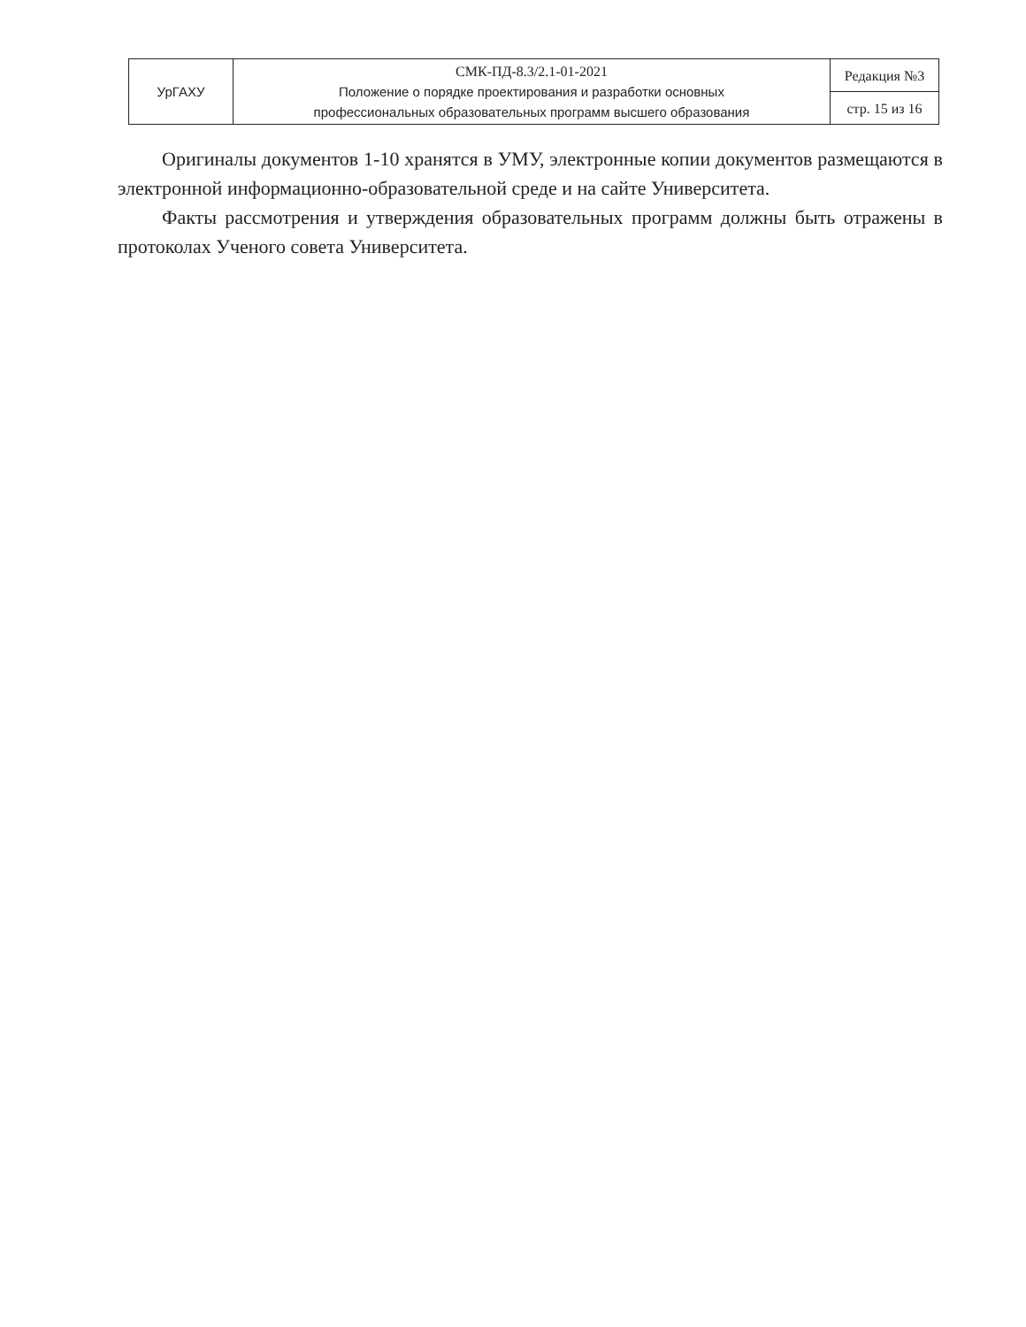| УрГАХУ | СМК-ПД-8.3/2.1-01-2021 Положение о порядке проектирования и разработки основных профессиональных образовательных программ высшего образования | Редакция №3 |
| | | стр. 15 из 16 |
Оригиналы документов 1-10 хранятся в УМУ, электронные копии документов размещаются в электронной информационно-образовательной среде и на сайте Университета.
Факты рассмотрения и утверждения образовательных программ должны быть отражены в протоколах Ученого совета Университета.